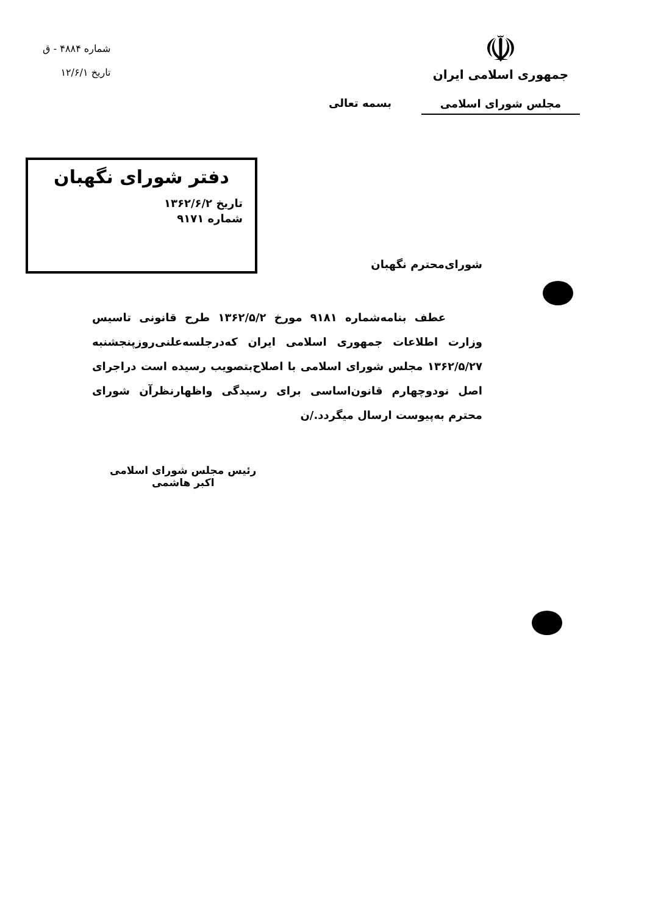☫
جمهوری اسلامی ایران
مجلس شورای اسلامی
شماره ۴۸۸۴ - ق
تاریخ ۱۲/۶/۱
بسمه تعالی
دفتر شورای نگهبان
تاریخ ۱۳۶۲/۶/۲
شماره ۹۱۷۱
شورای‌محترم نگهبان
عطف بنامه‌شماره ۹۱۸۱ مورخ ۱۳۶۲/۵/۲ طرح قانونی تاسیس وزارت اطلاعات جمهوری اسلامی ایران که‌درجلسه‌علنی‌روزپنجشنبه ۱۳۶۲/۵/۲۷ مجلس شورای اسلامی با اصلاح‌بتصویب رسیده است دراجرای اصل نودوچهارم قانون‌اساسی برای رسیدگی واظهارنظرآن شورای محترم به‌پیوست ارسال میگردد./ن
رئیس مجلس شورای اسلامی
اکبر هاشمی